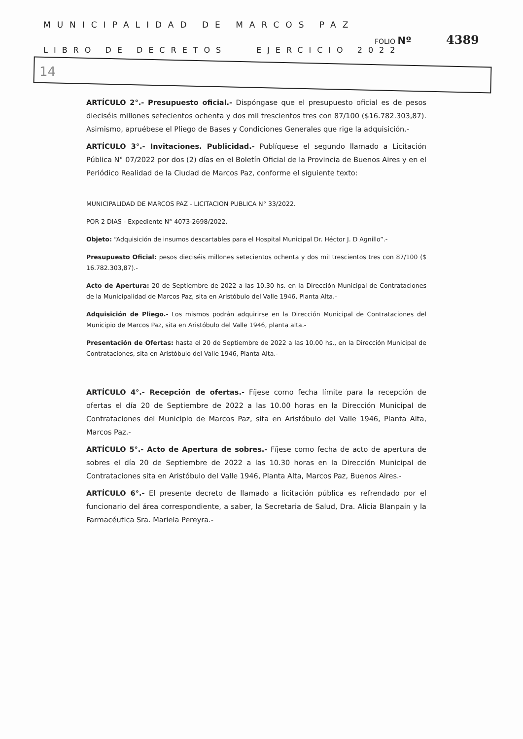MUNICIPALIDAD DE MARCOS PAZ
FOLIO Nº 4389
LIBRO DE DECRETOS EJERCICIO 2022
14
ARTÍCULO 2°.- Presupuesto oficial.- Dispóngase que el presupuesto oficial es de pesos dieciséis millones setecientos ochenta y dos mil trescientos tres con 87/100 ($16.782.303,87). Asimismo, apruébese el Pliego de Bases y Condiciones Generales que rige la adquisición.-
ARTÍCULO 3°.- Invitaciones. Publicidad.- Publíquese el segundo llamado a Licitación Pública N° 07/2022 por dos (2) días en el Boletín Oficial de la Provincia de Buenos Aires y en el Periódico Realidad de la Ciudad de Marcos Paz, conforme el siguiente texto:
MUNICIPALIDAD DE MARCOS PAZ - LICITACION PUBLICA N° 33/2022.
POR 2 DIAS - Expediente N° 4073-2698/2022.
Objeto: “Adquisición de insumos descartables para el Hospital Municipal Dr. Héctor J. D Agnillo”.-
Presupuesto Oficial: pesos dieciséis millones setecientos ochenta y dos mil trescientos tres con 87/100 ($ 16.782.303,87).-
Acto de Apertura: 20 de Septiembre de 2022 a las 10.30 hs. en la Dirección Municipal de Contrataciones de la Municipalidad de Marcos Paz, sita en Aristóbulo del Valle 1946, Planta Alta.-
Adquisición de Pliego.- Los mismos podrán adquirirse en la Dirección Municipal de Contrataciones del Municipio de Marcos Paz, sita en Aristóbulo del Valle 1946, planta alta.-
Presentación de Ofertas: hasta el 20 de Septiembre de 2022 a las 10.00 hs., en la Dirección Municipal de Contrataciones, sita en Aristóbulo del Valle 1946, Planta Alta.-
ARTÍCULO 4°.- Recepción de ofertas.- Fíjese como fecha límite para la recepción de ofertas el día 20 de Septiembre de 2022 a las 10.00 horas en la Dirección Municipal de Contrataciones del Municipio de Marcos Paz, sita en Aristóbulo del Valle 1946, Planta Alta, Marcos Paz.-
ARTÍCULO 5°.- Acto de Apertura de sobres.- Fíjese como fecha de acto de apertura de sobres el día 20 de Septiembre de 2022 a las 10.30 horas en la Dirección Municipal de Contrataciones sita en Aristóbulo del Valle 1946, Planta Alta, Marcos Paz, Buenos Aires.-
ARTÍCULO 6°.- El presente decreto de llamado a licitación pública es refrendado por el funcionario del área correspondiente, a saber, la Secretaria de Salud, Dra. Alicia Blanpain y la Farmacéutica Sra. Mariela Pereyra.-